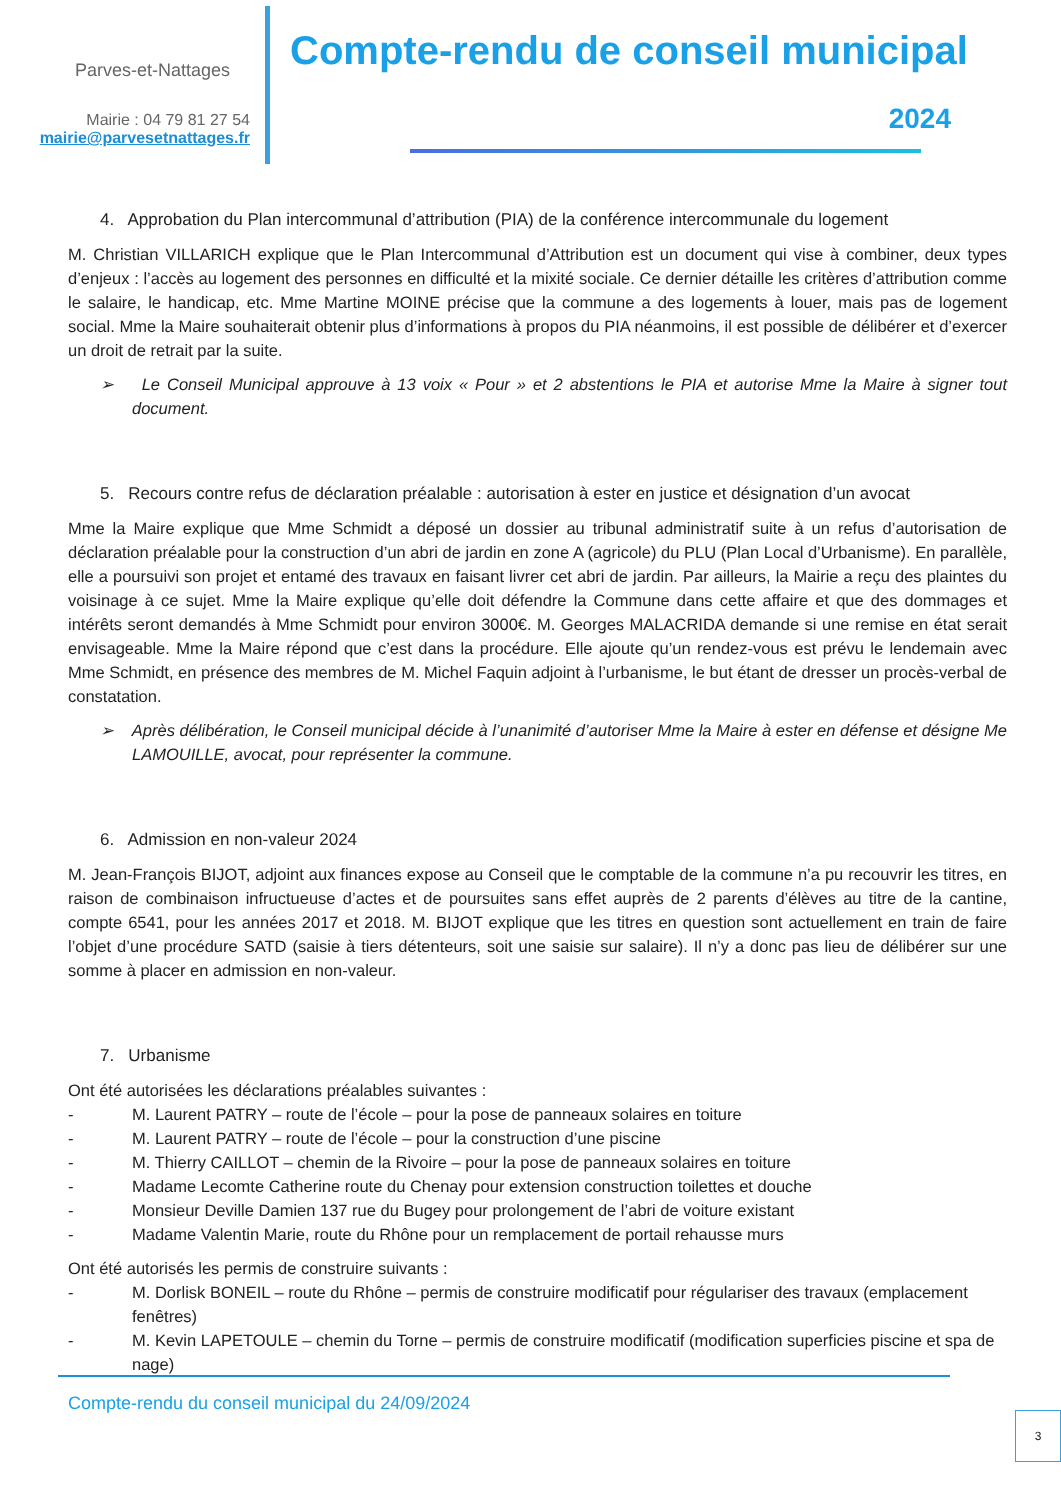Parves-et-Nattages
Mairie : 04 79 81 27 54
mairie@parvesetnattages.fr
Compte-rendu de conseil municipal
2024
4. Approbation du Plan intercommunal d’attribution (PIA) de la conférence intercommunale du logement
M. Christian VILLARICH explique que le Plan Intercommunal d’Attribution est un document qui vise à combiner, deux types d’enjeux : l’accès au logement des personnes en difficulté et la mixité sociale. Ce dernier détaille les critères d’attribution comme le salaire, le handicap, etc. Mme Martine MOINE précise que la commune a des logements à louer, mais pas de logement social. Mme la Maire souhaiterait obtenir plus d’informations à propos du PIA néanmoins, il est possible de délibérer et d’exercer un droit de retrait par la suite.
➢ Le Conseil Municipal approuve à 13 voix « Pour » et 2 abstentions le PIA et autorise Mme la Maire à signer tout document.
5. Recours contre refus de déclaration préalable : autorisation à ester en justice et désignation d’un avocat
Mme la Maire explique que Mme Schmidt a déposé un dossier au tribunal administratif suite à un refus d’autorisation de déclaration préalable pour la construction d’un abri de jardin en zone A (agricole) du PLU (Plan Local d’Urbanisme). En parallèle, elle a poursuivi son projet et entamé des travaux en faisant livrer cet abri de jardin. Par ailleurs, la Mairie a reçu des plaintes du voisinage à ce sujet. Mme la Maire explique qu’elle doit défendre la Commune dans cette affaire et que des dommages et intérêts seront demandés à Mme Schmidt pour environ 3000€. M. Georges MALACRIDA demande si une remise en état serait envisageable. Mme la Maire répond que c’est dans la procédure. Elle ajoute qu’un rendez-vous est prévu le lendemain avec Mme Schmidt, en présence des membres de M. Michel Faquin adjoint à l’urbanisme, le but étant de dresser un procès-verbal de constatation.
➢ Après délibération, le Conseil municipal décide à l’unanimité d’autoriser Mme la Maire à ester en défense et désigne Me LAMOUILLE, avocat, pour représenter la commune.
6. Admission en non-valeur 2024
M. Jean-François BIJOT, adjoint aux finances expose au Conseil que le comptable de la commune n’a pu recouvrir les titres, en raison de combinaison infructueuse d’actes et de poursuites sans effet auprès de 2 parents d’élèves au titre de la cantine, compte 6541, pour les années 2017 et 2018. M. BIJOT explique que les titres en question sont actuellement en train de faire l’objet d’une procédure SATD (saisie à tiers détenteurs, soit une saisie sur salaire). Il n’y a donc pas lieu de délibérer sur une somme à placer en admission en non-valeur.
7. Urbanisme
Ont été autorisées les déclarations préalables suivantes :
- M. Laurent PATRY – route de l’école – pour la pose de panneaux solaires en toiture
- M. Laurent PATRY – route de l’école – pour la construction d’une piscine
- M. Thierry CAILLOT – chemin de la Rivoire – pour la pose de panneaux solaires en toiture
- Madame Lecomte Catherine route du Chenay pour extension construction toilettes et douche
- Monsieur Deville Damien 137 rue du Bugey pour prolongement de l’abri de voiture existant
- Madame Valentin Marie, route du Rhône pour un remplacement de portail rehausse murs
Ont été autorisés les permis de construire suivants :
- M. Dorlisk BONEIL – route du Rhône – permis de construire modificatif pour régulariser des travaux (emplacement fenêtres)
- M. Kevin LAPETOULE – chemin du Torne – permis de construire modificatif (modification superficies piscine et spa de nage)
Compte-rendu du conseil municipal du 24/09/2024
3